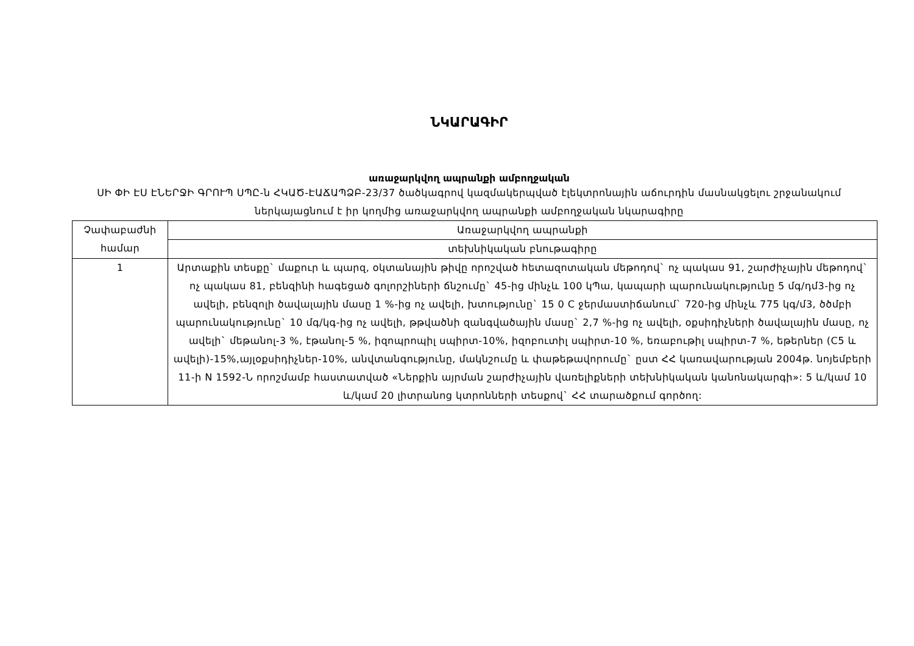ՆԿԱՐԱԳԻՐ
առաջարկվող ապրանքի ամբողջական
ՍԻ ՓԻ ԷՍ ԷՆԵՐՋԻ ԳՐՈՒՊ ՍՊԸ-ն ՀԿԱԾ-ԷԱՃԱՊՁԲ-23/37 ծածկագրով կազմակերպված էլեկտրոնային աճուրդին մասնակցելու շրջանակում ներկայացնում է իր կողմից առաջարկվող ապրանքի ամբողջական նկարագիրը
| Չափաբաժնի համար | Առաջարկվող ապրանքի |
| | տեխնիկական բնութագիրը |
| 1 | Արտաքին տեսքը` մաքուր և պարզ, օկտանային թիվը որոշված հետազոտական մեթոդով` ոչ պակաս 91, շարժիչային մեթոդով` ոչ պակաս 81, բենզինի հագեցած գոլորշիների ճնշումը` 45-ից մինչև 100 կՊա, կապարի պարունակությունը 5 մգ/դմ3-ից ոչ ավելի, բենզոլի ծավալային մասը 1 %-ից ոչ ավելի, խտությունը` 15 0 C ջերմաստիճանում` 720-ից մինչև 775 կգ/մ3, ծծմբի պարունակությունը` 10 մգ/կգ-ից ոչ ավելի, թթվածնի զանգվածային մասը` 2,7 %-ից ոչ ավելի, օքսիդիչների ծավալային մասը, ոչ ավելի` մեթանոլ-3 %, էթանոլ-5 %, իզոպրոպիլ սպիրտ-10%, իզոբուտիլ սպիրտ-10 %, եռաբութիլ սպիրտ-7 %, եթերներ (C5 և ավելի)-15%,այլօքսիդիչներ-10%, անվտանգությունը, մակնշումը և փաթեթավորումը` ըստ ՀՀ կառավարության 2004թ. նոյեմբերի 11-ի N 1592-Ն որոշմամբ հաստատված «Ներքին այրման շարժիչային վառելիքների տեխնիկական կանոնակարգի»: 5 և/կամ 10 և/կամ 20 լիտրանոց կտրոնների տեսքով` ՀՀ տարածքում գործող: |